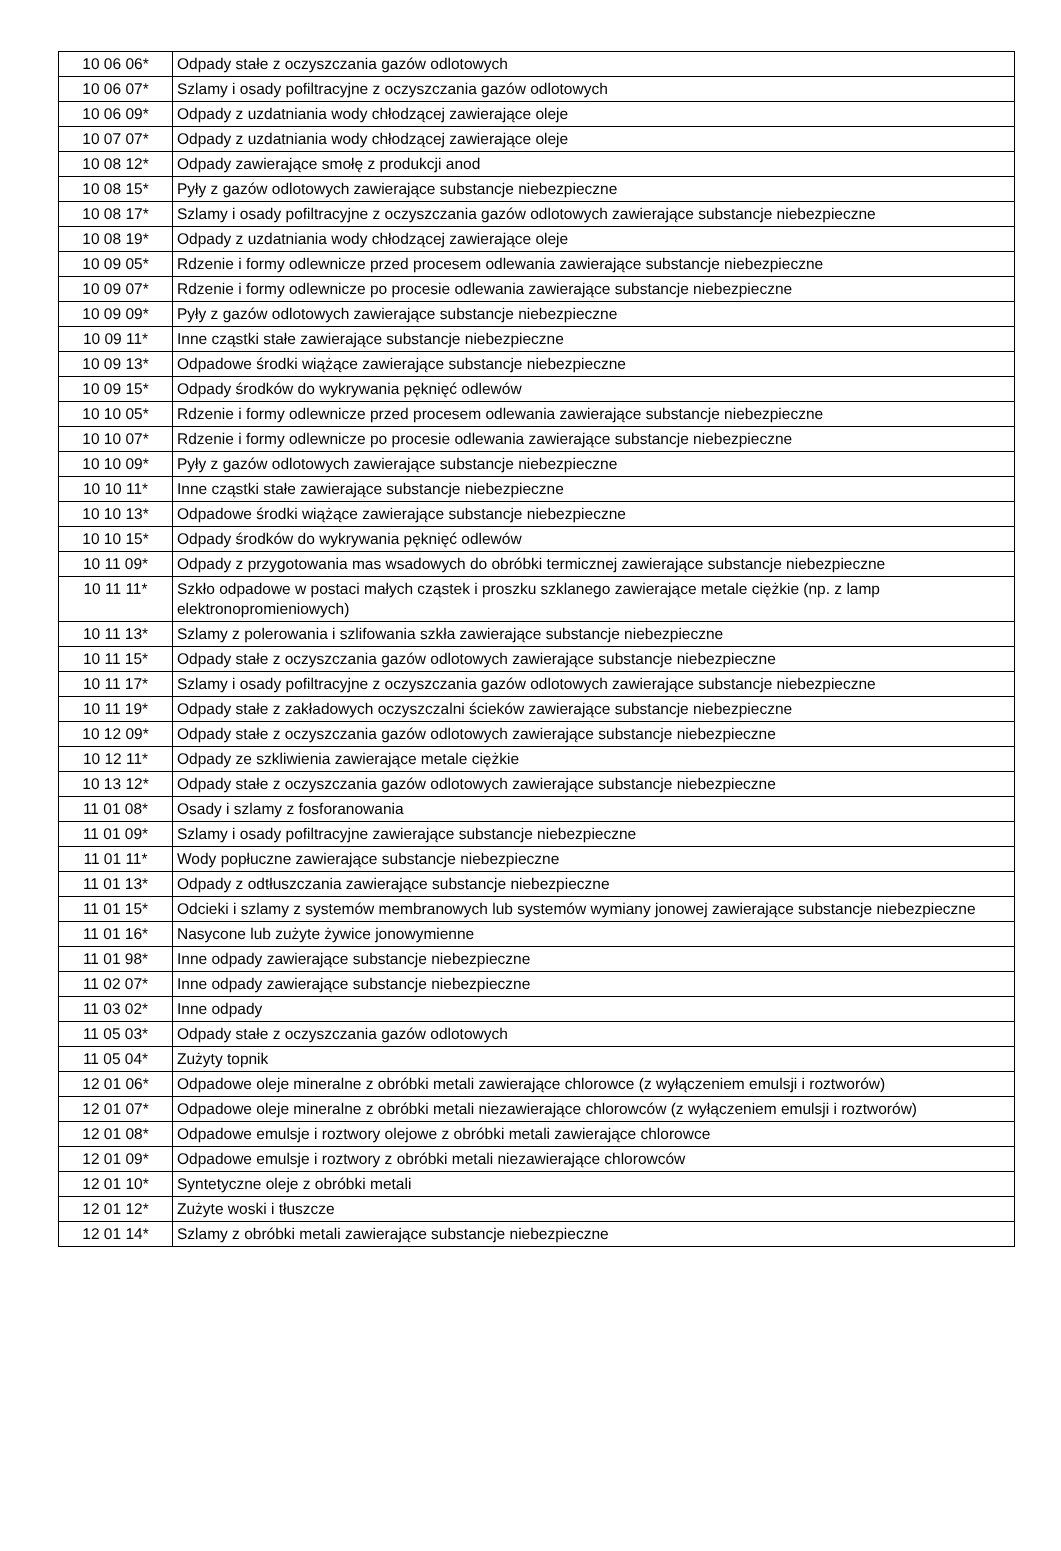| 10 06 06* | Odpady stałe z oczyszczania gazów odlotowych |
| 10 06 07* | Szlamy i osady pofiltracyjne z oczyszczania gazów odlotowych |
| 10 06 09* | Odpady z uzdatniania wody chłodzącej zawierające oleje |
| 10 07 07* | Odpady z uzdatniania wody chłodzącej zawierające oleje |
| 10 08 12* | Odpady zawierające smołę z produkcji anod |
| 10 08 15* | Pyły z gazów odlotowych zawierające substancje niebezpieczne |
| 10 08 17* | Szlamy i osady pofiltracyjne z oczyszczania gazów odlotowych zawierające substancje niebezpieczne |
| 10 08 19* | Odpady z uzdatniania wody chłodzącej zawierające oleje |
| 10 09 05* | Rdzenie i formy odlewnicze przed procesem odlewania zawierające substancje niebezpieczne |
| 10 09 07* | Rdzenie i formy odlewnicze po procesie odlewania zawierające substancje niebezpieczne |
| 10 09 09* | Pyły z gazów odlotowych zawierające substancje niebezpieczne |
| 10 09 11* | Inne cząstki stałe zawierające substancje niebezpieczne |
| 10 09 13* | Odpadowe środki wiążące zawierające substancje niebezpieczne |
| 10 09 15* | Odpady środków do wykrywania pęknięć odlewów |
| 10 10 05* | Rdzenie i formy odlewnicze przed procesem odlewania zawierające substancje niebezpieczne |
| 10 10 07* | Rdzenie i formy odlewnicze po procesie odlewania zawierające substancje niebezpieczne |
| 10 10 09* | Pyły z gazów odlotowych zawierające substancje niebezpieczne |
| 10 10 11* | Inne cząstki stałe zawierające substancje niebezpieczne |
| 10 10 13* | Odpadowe środki wiążące zawierające substancje niebezpieczne |
| 10 10 15* | Odpady środków do wykrywania pęknięć odlewów |
| 10 11 09* | Odpady z przygotowania mas wsadowych do obróbki termicznej zawierające substancje niebezpieczne |
| 10 11 11* | Szkło odpadowe w postaci małych cząstek i proszku szklanego zawierające metale ciężkie (np. z lamp elektronopromieniowych) |
| 10 11 13* | Szlamy z polerowania i szlifowania szkła zawierające substancje niebezpieczne |
| 10 11 15* | Odpady stałe z oczyszczania gazów odlotowych zawierające substancje niebezpieczne |
| 10 11 17* | Szlamy i osady pofiltracyjne z oczyszczania gazów odlotowych zawierające substancje niebezpieczne |
| 10 11 19* | Odpady stałe z zakładowych oczyszczalni ścieków zawierające substancje niebezpieczne |
| 10 12 09* | Odpady stałe z oczyszczania gazów odlotowych zawierające substancje niebezpieczne |
| 10 12 11* | Odpady ze szkliwienia zawierające metale ciężkie |
| 10 13 12* | Odpady stałe z oczyszczania gazów odlotowych zawierające substancje niebezpieczne |
| 11 01 08* | Osady i szlamy z fosforanowania |
| 11 01 09* | Szlamy i osady pofiltracyjne zawierające substancje niebezpieczne |
| 11 01 11* | Wody popłuczne zawierające substancje niebezpieczne |
| 11 01 13* | Odpady z odtłuszczania zawierające substancje niebezpieczne |
| 11 01 15* | Odcieki i szlamy z systemów membranowych lub systemów wymiany jonowej zawierające substancje niebezpieczne |
| 11 01 16* | Nasycone lub zużyte żywice jonowymienne |
| 11 01 98* | Inne odpady zawierające substancje niebezpieczne |
| 11 02 07* | Inne odpady zawierające substancje niebezpieczne |
| 11 03 02* | Inne odpady |
| 11 05 03* | Odpady stałe z oczyszczania gazów odlotowych |
| 11 05 04* | Zużyty topnik |
| 12 01 06* | Odpadowe oleje mineralne z obróbki metali zawierające chlorowce (z wyłączeniem emulsji i roztworów) |
| 12 01 07* | Odpadowe oleje mineralne z obróbki metali niezawierające chlorowców (z wyłączeniem emulsji i roztworów) |
| 12 01 08* | Odpadowe emulsje i roztwory olejowe z obróbki metali zawierające chlorowce |
| 12 01 09* | Odpadowe emulsje i roztwory z obróbki metali niezawierające chlorowców |
| 12 01 10* | Syntetyczne oleje z obróbki metali |
| 12 01 12* | Zużyte woski i tłuszcze |
| 12 01 14* | Szlamy z obróbki metali zawierające substancje niebezpieczne |